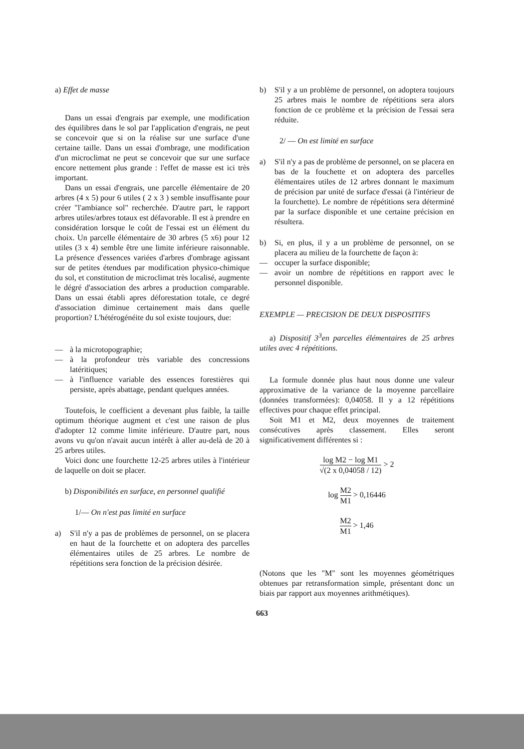a) Effet de masse
Dans un essai d'engrais par exemple, une modification des équilibres dans le sol par l'application d'engrais, ne peut se concevoir que si on la réalise sur une surface d'une certaine taille. Dans un essai d'ombrage, une modification d'un microclimat ne peut se concevoir que sur une surface encore nettement plus grande : l'effet de masse est ici très important.
Dans un essai d'engrais, une parcelle élémentaire de 20 arbres (4 x 5) pour 6 utiles ( 2 x 3 ) semble insuffisante pour créer "l'ambiance sol" recherchée. D'autre part, le rapport arbres utiles/arbres totaux est défavorable. Il est à prendre en considération lorsque le coût de l'essai est un élément du choix. Un parcelle élémentaire de 30 arbres (5 x6) pour 12 utiles (3 x 4) semble être une limite inférieure raisonnable. La présence d'essences variées d'arbres d'ombrage agissant sur de petites étendues par modification physico-chimique du sol, et constitution de microclimat très localisé, augmente le dégré d'association des arbres a production comparable. Dans un essai établi apres déforestation totale, ce degré d'association diminue certainement mais dans quelle proportion? L'hétérogénéite du sol existe toujours, due:
— à la microtopographie;
— à la profondeur très variable des concressions latéritiques;
— à l'influence variable des essences forestières qui persiste, après abattage, pendant quelques années.
Toutefois, le coefficient a devenant plus faible, la taille optimum théorique augment et c'est une raison de plus d'adopter 12 comme limite inférieure. D'autre part, nous avons vu qu'on n'avait aucun intérêt à aller au-delà de 20 à 25 arbres utiles.
Voici donc une fourchette 12-25 arbres utiles à l'intérieur de laquelle on doit se placer.
b) Disponibilités en surface, en personnel qualifié
1/— On n'est pas limité en surface
a) S'il n'y a pas de problèmes de personnel, on se placera en haut de la fourchette et on adoptera des parcelles élémentaires utiles de 25 arbres. Le nombre de répétitions sera fonction de la précision désirée.
b) S'il y a un problème de personnel, on adoptera toujours 25 arbres mais le nombre de répétitions sera alors fonction de ce problème et la précision de l'essai sera réduite.
2/ — On est limité en surface
a) S'il n'y a pas de problème de personnel, on se placera en bas de la fouchette et on adoptera des parcelles élémentaires utiles de 12 arbres donnant le maximum de précision par unité de surface d'essai (à l'intérieur de la fourchette). Le nombre de répétitions sera déterminé par la surface disponible et une certaine précision en résultera.
b) Si, en plus, il y a un problème de personnel, on se placera au milieu de la fourchette de façon à:
— occuper la surface disponible;
— avoir un nombre de répétitions en rapport avec le personnel disponible.
EXEMPLE — PRECISION DE DEUX DISPOSITIFS
a) Dispositif 3<sup>3</sup>en parcelles élémentaires de 25 arbres utiles avec 4 répétitions.
La formule donnée plus haut nous donne une valeur approximative de la variance de la moyenne parcellaire (données transformées): 0,04058. Il y a 12 répétitions effectives pour chaque effet principal.
Soit M1 et M2, deux moyennes de traitement consécutives après classement. Elles seront significativement différentes si :
log M2 − log M1 √(2 x 0,04058 / 12) > 2
log M2 M1 > 0,16446
M2 M1 > 1,46
(Notons que les "M" sont les moyennes géométriques obtenues par retransformation simple, présentant donc un biais par rapport aux moyennes arithmétiques).
663